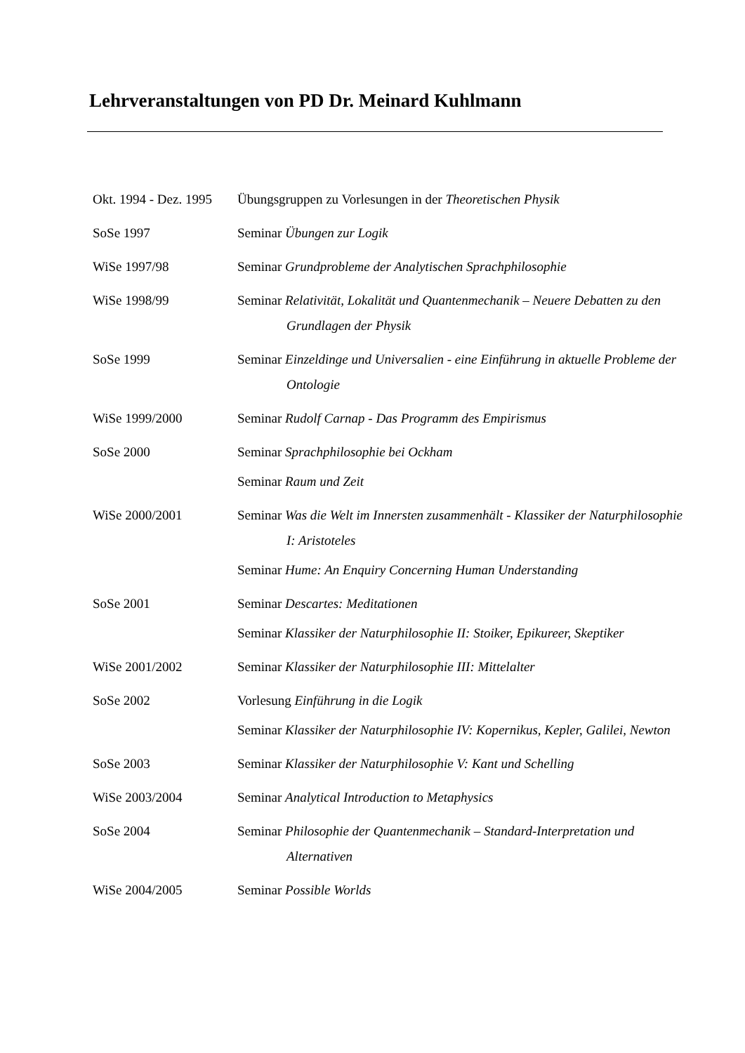Lehrveranstaltungen von PD Dr. Meinard Kuhlmann
| Okt. 1994 - Dez. 1995 | Übungsgruppen zu Vorlesungen in der Theoretischen Physik |
| SoSe 1997 | Seminar Übungen zur Logik |
| WiSe 1997/98 | Seminar Grundprobleme der Analytischen Sprachphilosophie |
| WiSe 1998/99 | Seminar Relativität, Lokalität und Quantenmechanik – Neuere Debatten zu den Grundlagen der Physik |
| SoSe 1999 | Seminar Einzeldinge und Universalien - eine Einführung in aktuelle Probleme der Ontologie |
| WiSe 1999/2000 | Seminar Rudolf Carnap - Das Programm des Empirismus |
| SoSe 2000 | Seminar Sprachphilosophie bei Ockham Seminar Raum und Zeit |
| WiSe 2000/2001 | Seminar Was die Welt im Innersten zusammenhält - Klassiker der Naturphilosophie I: Aristoteles Seminar Hume: An Enquiry Concerning Human Understanding |
| SoSe 2001 | Seminar Descartes: Meditationen Seminar Klassiker der Naturphilosophie II: Stoiker, Epikureer, Skeptiker |
| WiSe 2001/2002 | Seminar Klassiker der Naturphilosophie III: Mittelalter |
| SoSe 2002 | Vorlesung Einführung in die Logik Seminar Klassiker der Naturphilosophie IV: Kopernikus, Kepler, Galilei, Newton |
| SoSe 2003 | Seminar Klassiker der Naturphilosophie V: Kant und Schelling |
| WiSe 2003/2004 | Seminar Analytical Introduction to Metaphysics |
| SoSe 2004 | Seminar Philosophie der Quantenmechanik – Standard-Interpretation und Alternativen |
| WiSe 2004/2005 | Seminar Possible Worlds |